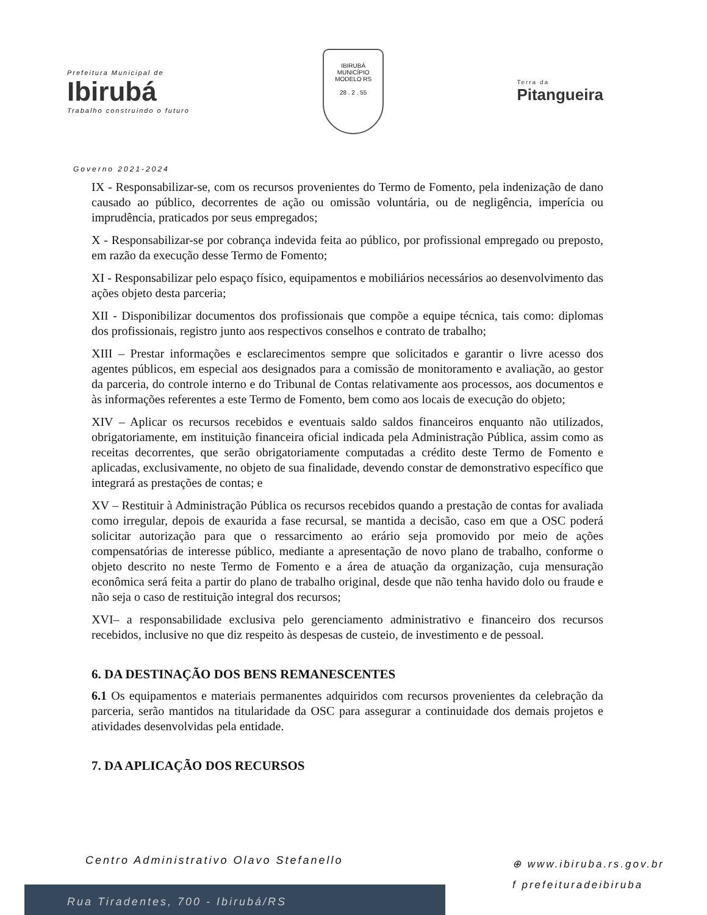Prefeitura Municipal de
Ibirubá
Trabalho construindo o futuro
IBIRUBÁ
MUNICÍPIO MODELO RS
28 . 2 . 55
Terra da
Pitangueira
Governo 2021-2024
IX - Responsabilizar-se, com os recursos provenientes do Termo de Fomento, pela indenização de dano causado ao público, decorrentes de ação ou omissão voluntária, ou de negligência, imperícia ou imprudência, praticados por seus empregados;
X - Responsabilizar-se por cobrança indevida feita ao público, por profissional empregado ou preposto, em razão da execução desse Termo de Fomento;
XI - Responsabilizar pelo espaço físico, equipamentos e mobiliários necessários ao desenvolvimento das ações objeto desta parceria;
XII - Disponibilizar documentos dos profissionais que compõe a equipe técnica, tais como: diplomas dos profissionais, registro junto aos respectivos conselhos e contrato de trabalho;
XIII – Prestar informações e esclarecimentos sempre que solicitados e garantir o livre acesso dos agentes públicos, em especial aos designados para a comissão de monitoramento e avaliação, ao gestor da parceria, do controle interno e do Tribunal de Contas relativamente aos processos, aos documentos e às informações referentes a este Termo de Fomento, bem como aos locais de execução do objeto;
XIV – Aplicar os recursos recebidos e eventuais saldo saldos financeiros enquanto não utilizados, obrigatoriamente, em instituição financeira oficial indicada pela Administração Pública, assim como as receitas decorrentes, que serão obrigatoriamente computadas a crédito deste Termo de Fomento e aplicadas, exclusivamente, no objeto de sua finalidade, devendo constar de demonstrativo específico que integrará as prestações de contas; e
XV – Restituir à Administração Pública os recursos recebidos quando a prestação de contas for avaliada como irregular, depois de exaurida a fase recursal, se mantida a decisão, caso em que a OSC poderá solicitar autorização para que o ressarcimento ao erário seja promovido por meio de ações compensatórias de interesse público, mediante a apresentação de novo plano de trabalho, conforme o objeto descrito no neste Termo de Fomento e a área de atuação da organização, cuja mensuração econômica será feita a partir do plano de trabalho original, desde que não tenha havido dolo ou fraude e não seja o caso de restituição integral dos recursos;
XVI– a responsabilidade exclusiva pelo gerenciamento administrativo e financeiro dos recursos recebidos, inclusive no que diz respeito às despesas de custeio, de investimento e de pessoal.
6. DA DESTINAÇÃO DOS BENS REMANESCENTES
6.1 Os equipamentos e materiais permanentes adquiridos com recursos provenientes da celebração da parceria, serão mantidos na titularidade da OSC para assegurar a continuidade dos demais projetos e atividades desenvolvidas pela entidade.
7. DA APLICAÇÃO DOS RECURSOS
Centro Administrativo Olavo Stefanello
⊕ www.ibiruba.rs.gov.br
f prefeituradeibiruba
Rua Tiradentes, 700 - Ibirubá/RS